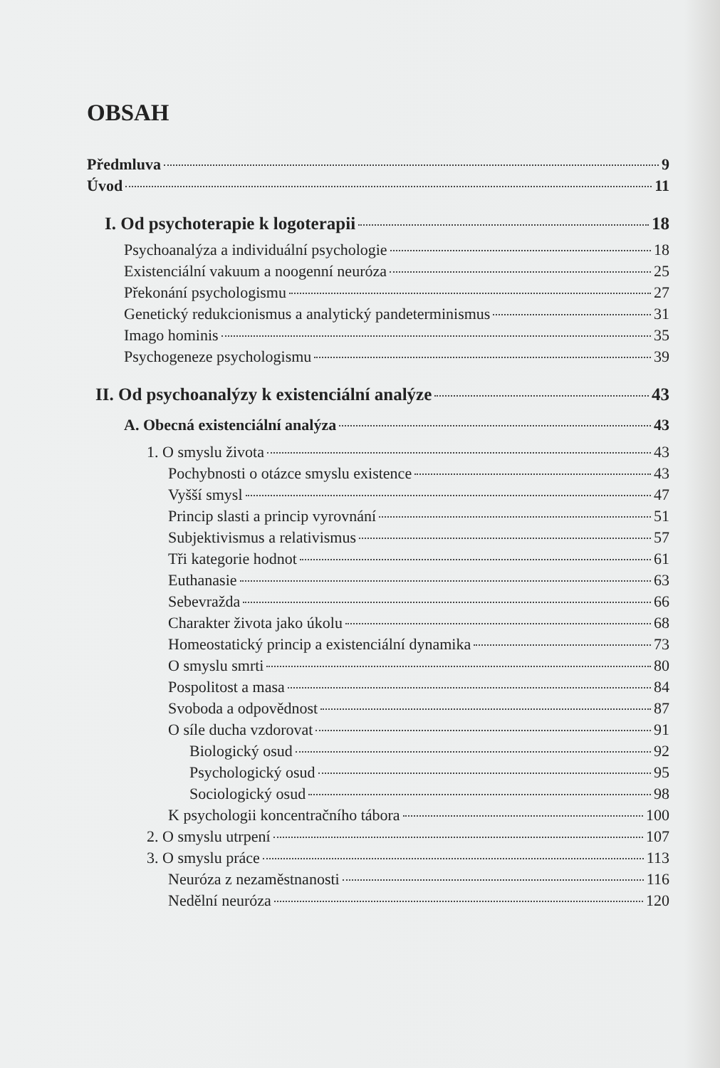OBSAH
Předmluva 9
Úvod 11
I. Od psychoterapie k logoterapii 18
Psychoanalýza a individuální psychologie 18
Existenciální vakuum a noogenní neuróza 25
Překonání psychologismu 27
Genetický redukcionismus a analytický pandeterminismus 31
Imago hominis 35
Psychogeneze psychologismu 39
II. Od psychoanalýzy k existenciální analýze 43
A. Obecná existenciální analýza 43
1. O smyslu života 43
Pochybnosti o otázce smyslu existence 43
Vyšší smysl 47
Princip slasti a princip vyrovnání 51
Subjektivismus a relativismus 57
Tři kategorie hodnot 61
Euthanasie 63
Sebevražda 66
Charakter života jako úkolu 68
Homeostatický princip a existenciální dynamika 73
O smyslu smrti 80
Pospolitost a masa 84
Svoboda a odpovědnost 87
O síle ducha vzdorovat 91
Biologický osud 92
Psychologický osud 95
Sociologický osud 98
K psychologii koncentračního tábora 100
2. O smyslu utrpení 107
3. O smyslu práce 113
Neuróza z nezaměstnanosti 116
Nedělní neuróza 120